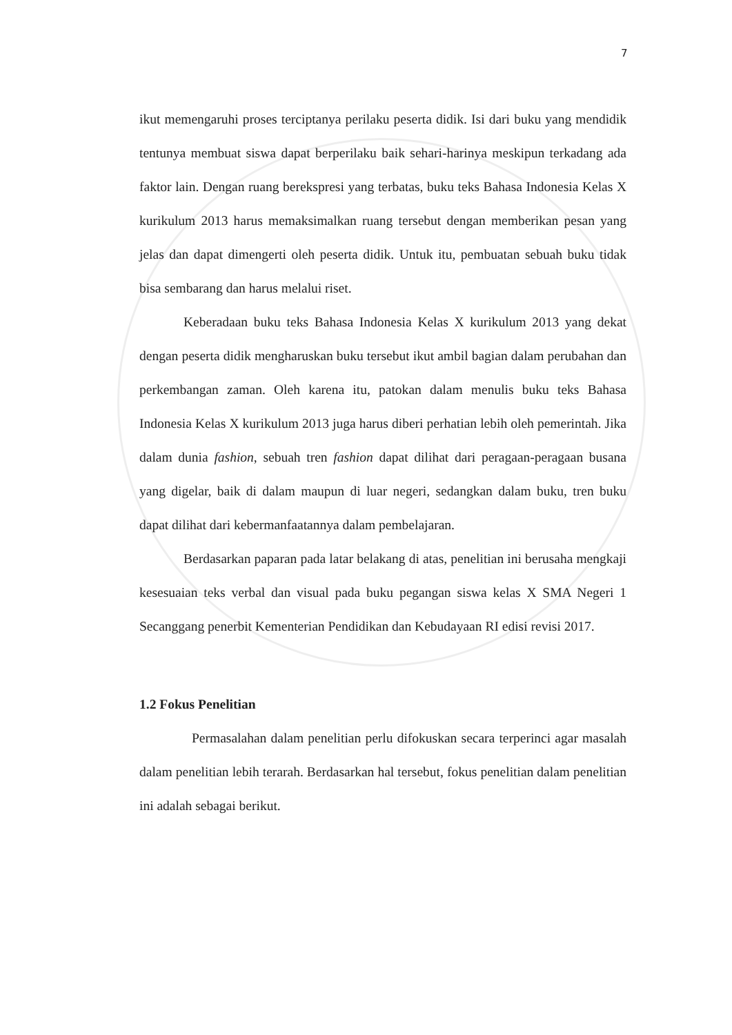7
ikut memengaruhi proses terciptanya perilaku peserta didik. Isi dari buku yang mendidik tentunya membuat siswa dapat berperilaku baik sehari-harinya meskipun terkadang ada faktor lain. Dengan ruang berekspresi yang terbatas, buku teks Bahasa Indonesia Kelas X kurikulum 2013 harus memaksimalkan ruang tersebut dengan memberikan pesan yang jelas dan dapat dimengerti oleh peserta didik. Untuk itu, pembuatan sebuah buku tidak bisa sembarang dan harus melalui riset.
Keberadaan buku teks Bahasa Indonesia Kelas X kurikulum 2013 yang dekat dengan peserta didik mengharuskan buku tersebut ikut ambil bagian dalam perubahan dan perkembangan zaman. Oleh karena itu, patokan dalam menulis buku teks Bahasa Indonesia Kelas X kurikulum 2013 juga harus diberi perhatian lebih oleh pemerintah. Jika dalam dunia fashion, sebuah tren fashion dapat dilihat dari peragaan-peragaan busana yang digelar, baik di dalam maupun di luar negeri, sedangkan dalam buku, tren buku dapat dilihat dari kebermanfaatannya dalam pembelajaran.
Berdasarkan paparan pada latar belakang di atas, penelitian ini berusaha mengkaji kesesuaian teks verbal dan visual pada buku pegangan siswa kelas X SMA Negeri 1 Secanggang penerbit Kementerian Pendidikan dan Kebudayaan RI edisi revisi 2017.
1.2 Fokus Penelitian
Permasalahan dalam penelitian perlu difokuskan secara terperinci agar masalah dalam penelitian lebih terarah. Berdasarkan hal tersebut, fokus penelitian dalam penelitian ini adalah sebagai berikut.